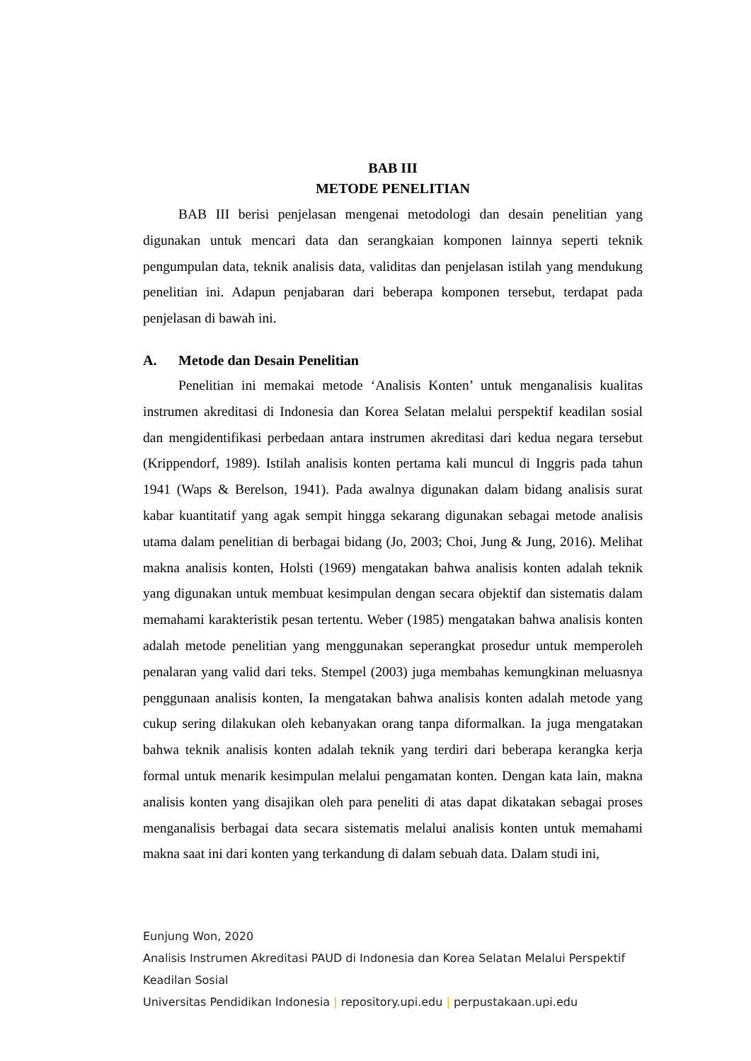BAB III
METODE PENELITIAN
BAB III berisi penjelasan mengenai metodologi dan desain penelitian yang digunakan untuk mencari data dan serangkaian komponen lainnya seperti teknik pengumpulan data, teknik analisis data, validitas dan penjelasan istilah yang mendukung penelitian ini. Adapun penjabaran dari beberapa komponen tersebut, terdapat pada penjelasan di bawah ini.
A. Metode dan Desain Penelitian
Penelitian ini memakai metode ‘Analisis Konten’ untuk menganalisis kualitas instrumen akreditasi di Indonesia dan Korea Selatan melalui perspektif keadilan sosial dan mengidentifikasi perbedaan antara instrumen akreditasi dari kedua negara tersebut (Krippendorf, 1989). Istilah analisis konten pertama kali muncul di Inggris pada tahun 1941 (Waps & Berelson, 1941). Pada awalnya digunakan dalam bidang analisis surat kabar kuantitatif yang agak sempit hingga sekarang digunakan sebagai metode analisis utama dalam penelitian di berbagai bidang (Jo, 2003; Choi, Jung & Jung, 2016). Melihat makna analisis konten, Holsti (1969) mengatakan bahwa analisis konten adalah teknik yang digunakan untuk membuat kesimpulan dengan secara objektif dan sistematis dalam memahami karakteristik pesan tertentu. Weber (1985) mengatakan bahwa analisis konten adalah metode penelitian yang menggunakan seperangkat prosedur untuk memperoleh penalaran yang valid dari teks. Stempel (2003) juga membahas kemungkinan meluasnya penggunaan analisis konten, Ia mengatakan bahwa analisis konten adalah metode yang cukup sering dilakukan oleh kebanyakan orang tanpa diformalkan. Ia juga mengatakan bahwa teknik analisis konten adalah teknik yang terdiri dari beberapa kerangka kerja formal untuk menarik kesimpulan melalui pengamatan konten. Dengan kata lain, makna analisis konten yang disajikan oleh para peneliti di atas dapat dikatakan sebagai proses menganalisis berbagai data secara sistematis melalui analisis konten untuk memahami makna saat ini dari konten yang terkandung di dalam sebuah data. Dalam studi ini,
Eunjung Won, 2020
Analisis Instrumen Akreditasi PAUD di Indonesia dan Korea Selatan Melalui Perspektif
Keadilan Sosial
Universitas Pendidikan Indonesia | repository.upi.edu | perpustakaan.upi.edu